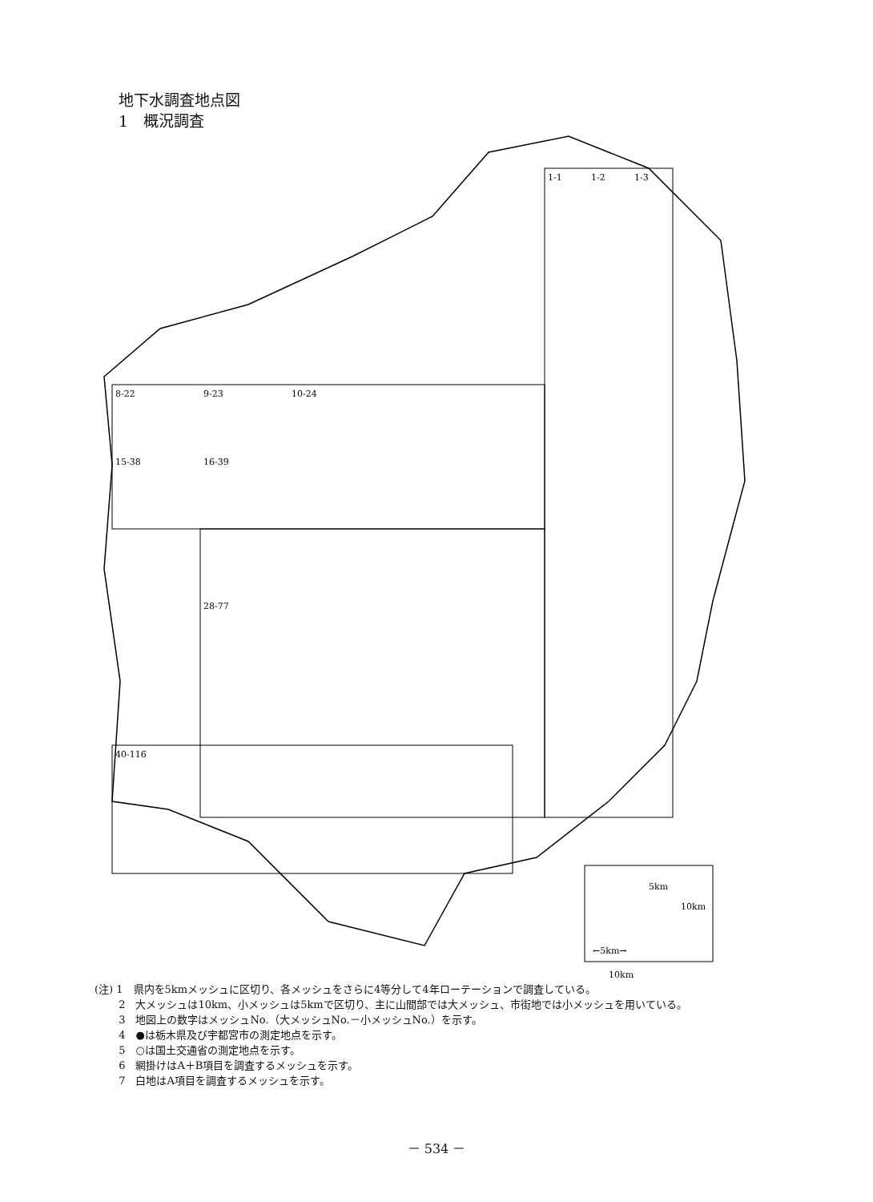地下水調査地点図
1　概況調査
1-1
1-2
1-3
8-22
9-23
10-24
15-38
16-39
28-77
40-116
5km
10km
←5km→
10km
(注) 1　県内を5kmメッシュに区切り、各メッシュをさらに4等分して4年ローテーションで調査している。
　　 2　大メッシュは10km、小メッシュは5kmで区切り、主に山間部では大メッシュ、市街地では小メッシュを用いている。
　　 3　地図上の数字はメッシュNo.（大メッシュNo.－小メッシュNo.）を示す。
　　 4　●は栃木県及び宇都宮市の測定地点を示す。
　　 5　○は国土交通省の測定地点を示す。
　　 6　網掛けはA＋B項目を調査するメッシュを示す。
　　 7　白地はA項目を調査するメッシュを示す。
－ 534 －